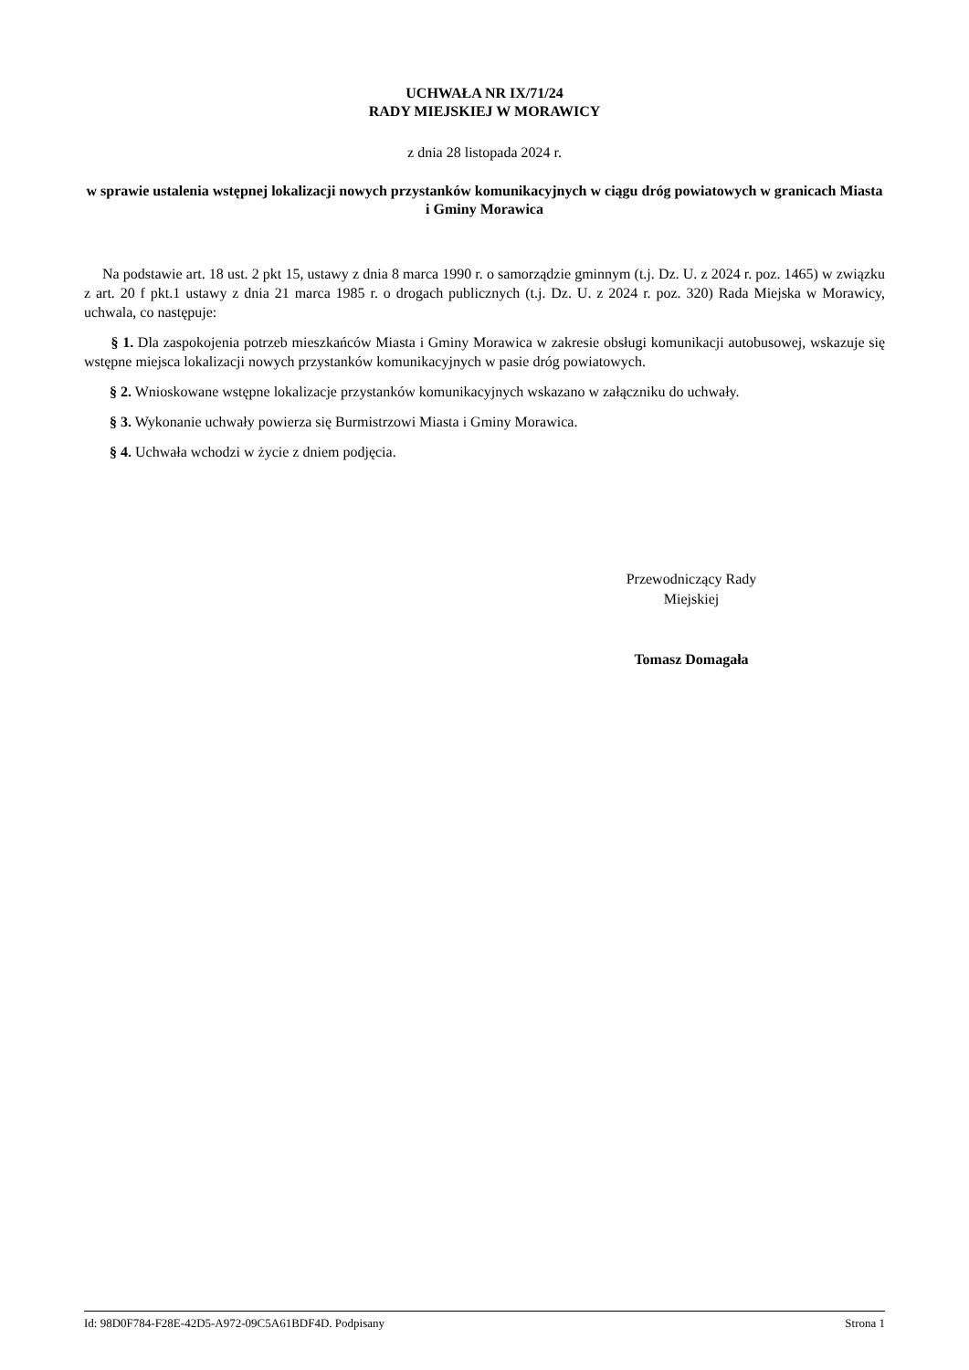UCHWAŁA NR IX/71/24
RADY MIEJSKIEJ W MORAWICY
z dnia 28 listopada 2024 r.
w sprawie ustalenia wstępnej lokalizacji nowych przystanków komunikacyjnych w ciągu dróg powiatowych w granicach Miasta i Gminy Morawica
Na podstawie art. 18 ust. 2 pkt 15, ustawy z dnia 8 marca 1990 r. o samorządzie gminnym (t.j. Dz. U. z 2024 r. poz. 1465) w związku z art. 20 f pkt.1 ustawy z dnia 21 marca 1985 r. o drogach publicznych (t.j. Dz. U. z 2024 r. poz. 320) Rada Miejska w Morawicy, uchwala, co następuje:
§ 1. Dla zaspokojenia potrzeb mieszkańców Miasta i Gminy Morawica w zakresie obsługi komunikacji autobusowej, wskazuje się wstępne miejsca lokalizacji nowych przystanków komunikacyjnych w pasie dróg powiatowych.
§ 2. Wnioskowane wstępne lokalizacje przystanków komunikacyjnych wskazano w załączniku do uchwały.
§ 3. Wykonanie uchwały powierza się Burmistrzowi Miasta i Gminy Morawica.
§ 4. Uchwała wchodzi w życie z dniem podjęcia.
Przewodniczący Rady
Miejskiej
Tomasz Domagała
Id: 98D0F784-F28E-42D5-A972-09C5A61BDF4D. Podpisany Strona 1